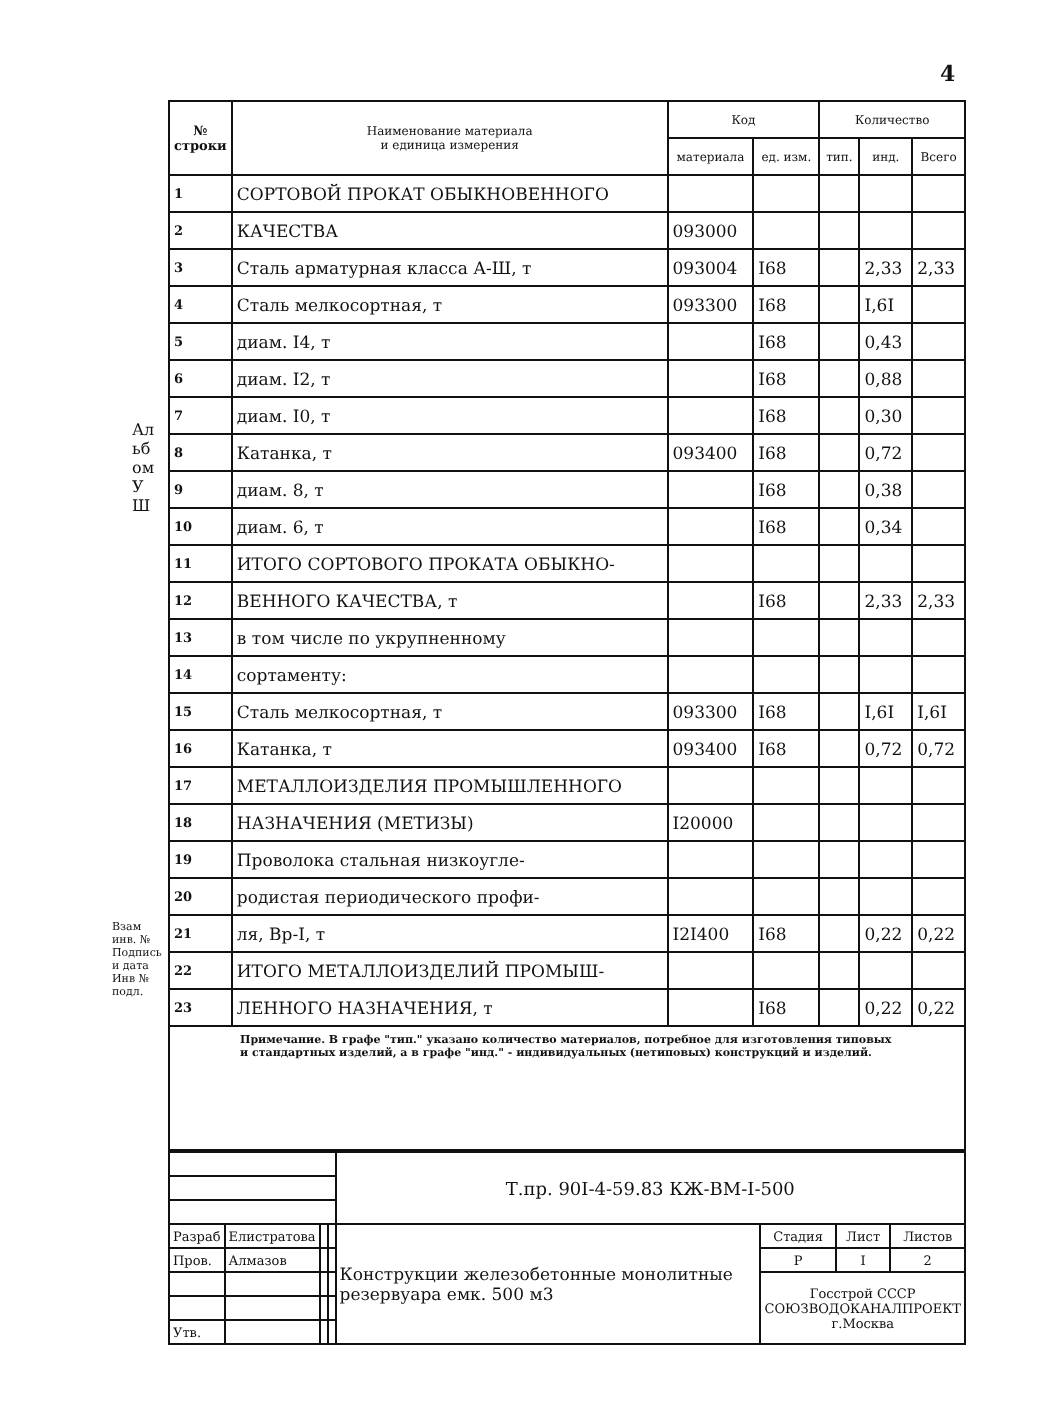4
Альбом УШ
Взам инв. №
Подпись и дата
Инв № подл.
| № строки | Наименование материала и единица измерения | Код | | Количество | | |
| --- | --- | --- | --- | --- | --- | --- |
| | | материала | ед. изм. | тип. | инд. | Всего |
| 1 | СОРТОВОЙ ПРОКАТ ОБЫКНОВЕННОГО | | | | | |
| 2 | КАЧЕСТВА | 093000 | | | | |
| 3 | Сталь арматурная класса А-Ш, т | 093004 | I68 | | 2,33 | 2,33 |
| 4 | Сталь мелкосортная, т | 093300 | I68 | | I,6I | |
| 5 | диам. I4, т | | I68 | | 0,43 | |
| 6 | диам. I2, т | | I68 | | 0,88 | |
| 7 | диам. I0, т | | I68 | | 0,30 | |
| 8 | Катанка, т | 093400 | I68 | | 0,72 | |
| 9 | диам. 8, т | | I68 | | 0,38 | |
| 10 | диам. 6, т | | I68 | | 0,34 | |
| 11 | ИТОГО СОРТОВОГО ПРОКАТА ОБЫКНО- | | | | | |
| 12 | ВЕННОГО КАЧЕСТВА, т | | I68 | | 2,33 | 2,33 |
| 13 | в том числе по укрупненному | | | | | |
| 14 | сортаменту: | | | | | |
| 15 | Сталь мелкосортная, т | 093300 | I68 | | I,6I | I,6I |
| 16 | Катанка, т | 093400 | I68 | | 0,72 | 0,72 |
| 17 | МЕТАЛЛОИЗДЕЛИЯ ПРОМЫШЛЕННОГО | | | | | |
| 18 | НАЗНАЧЕНИЯ (МЕТИЗЫ) | I20000 | | | | |
| 19 | Проволока стальная низкоугле- | | | | | |
| 20 | родистая периодического профи- | | | | | |
| 21 | ля, Вр-I, т | I2I400 | I68 | | 0,22 | 0,22 |
| 22 | ИТОГО МЕТАЛЛОИЗДЕЛИЙ ПРОМЫШ- | | | | | |
| 23 | ЛЕННОГО НАЗНАЧЕНИЯ, т | | I68 | | 0,22 | 0,22 |
Примечание. В графе "тип." указано количество материалов, потребное для изготовления типовых и стандартных изделий, а в графе "инд." - индивидуальных (нетиповых) конструкций и изделий.
| | | | | Т.пр. 90I-4-59.83 КЖ-ВМ-I-500 | | | |
| Разраб | Елистратова | | | Конструкции железобетонные монолитные резервуара емк. 500 м3 | Стадия | Лист | Листов |
| Пров. | Алмазов | | | | Р | I | 2 |
| | | | | | Госстрой СССР СОЮЗВОДОКАНАЛПРОЕКТ г.Москва | | |
| Утв. | | | | | | | |